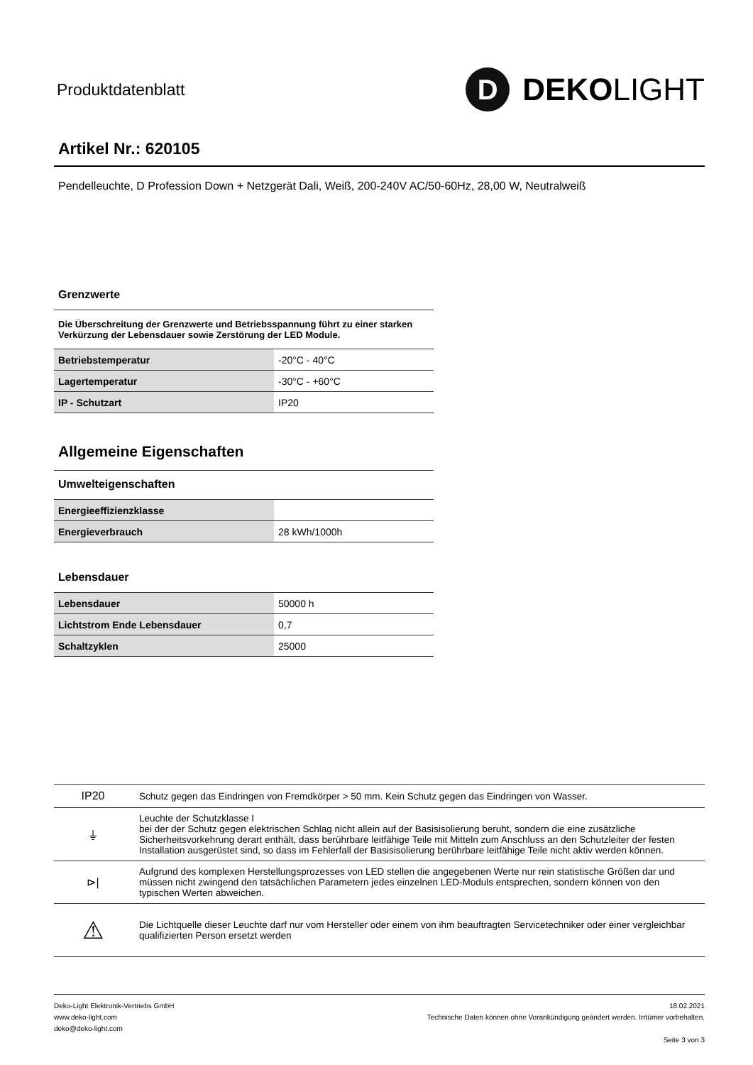Produktdatenblatt
D DEKO LIGHT
Artikel Nr.: 620105
Pendelleuchte, D Profession Down + Netzgerät Dali, Weiß, 200-240V AC/50-60Hz, 28,00 W, Neutralweiß
Grenzwerte
Die Überschreitung der Grenzwerte und Betriebsspannung führt zu einer starken Verkürzung der Lebensdauer sowie Zerstörung der LED Module.
| Betriebstemperatur | -20°C - 40°C |
| Lagertemperatur | -30°C - +60°C |
| IP - Schutzart | IP20 |
Allgemeine Eigenschaften
Umwelteigenschaften
| Energieeffizienzklasse | |
| Energieverbrauch | 28 kWh/1000h |
Lebensdauer
| Lebensdauer | 50000 h |
| Lichtstrom Ende Lebensdauer | 0,7 |
| Schaltzyklen | 25000 |
| IP20 | Schutz gegen das Eindringen von Fremdkörper > 50 mm. Kein Schutz gegen das Eindringen von Wasser. |
| ⏚ | Leuchte der Schutzklasse I bei der der Schutz gegen elektrischen Schlag nicht allein auf der Basisisolierung beruht, sondern die eine zusätzliche Sicherheitsvorkehrung derart enthält, dass berührbare leitfähige Teile mit Mitteln zum Anschluss an den Schutzleiter der festen Installation ausgerüstet sind, so dass im Fehlerfall der Basisisolierung berührbare leitfähige Teile nicht aktiv werden können. |
| ⊳/ | Aufgrund des komplexen Herstellungsprozesses von LED stellen die angegebenen Werte nur rein statistische Größen dar und müssen nicht zwingend den tatsächlichen Parametern jedes einzelnen LED-Moduls entsprechen, sondern können von den typischen Werten abweichen. |
| ⚠ | Die Lichtquelle dieser Leuchte darf nur vom Hersteller oder einem von ihm beauftragten Servicetechniker oder einer vergleichbar qualifizierten Person ersetzt werden |
Deko-Light Elektronik-Vertriebs GmbH
www.deko-light.com
deko@deko-light.com
18.02.2021
Technische Daten können ohne Vorankündigung geändert werden. Irrtümer vorbehalten.
Seite 3 von 3